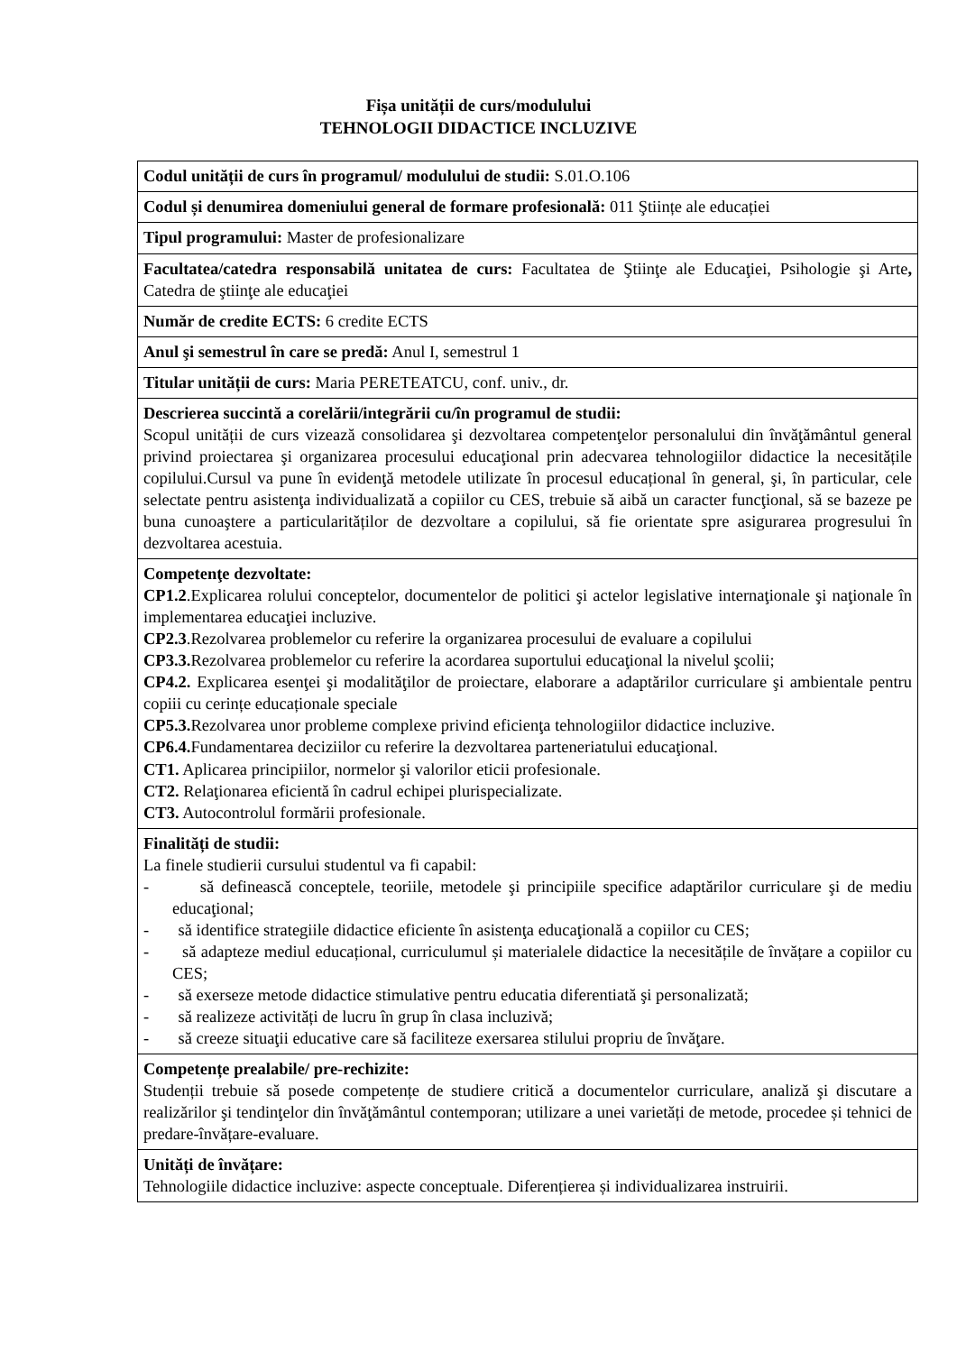Fișa unității de curs/modulului
TEHNOLOGII DIDACTICE INCLUZIVE
| Codul unității de curs în programul/ modulului de studii: S.01.O.106 |
| Codul și denumirea domeniului general de formare profesională: 011 Ştiințe ale educației |
| Tipul programului: Master de profesionalizare |
| Facultatea/catedra responsabilă unitatea de curs: Facultatea de Ştiinţe ale Educaţiei, Psihologie şi Arte , Catedra de ştiinţe ale educaţiei |
| Număr de credite ECTS: 6 credite ECTS |
| Anul şi semestrul în care se predă: Anul I, semestrul 1 |
| Titular unității de curs: Maria PERETEATCU, conf. univ., dr. |
| Descrierea succintă a corelării/integrării cu/în programul de studii: Scopul unității de curs vizează consolidarea şi dezvoltarea competenţelor personalului din învăţământul general privind proiectarea şi organizarea procesului educaţional prin adecvarea tehnologiilor didactice la necesitățile copilului.Cursul va pune în evidenţă metodele utilizate în procesul educațional în general, şi, în particular, cele selectate pentru asistenţa individualizată a copiilor cu CES, trebuie să aibă un caracter funcţional, să se bazeze pe buna cunoaştere a particularităților de dezvoltare a copilului, să fie orientate spre asigurarea progresului în dezvoltarea acestuia. |
| Competenţe dezvoltate: CP1.2 .Explicarea rolului conceptelor, documentelor de politici şi actelor legislative internaţionale şi naţionale în implementarea educaţiei incluzive. CP2.3 .Rezolvarea problemelor cu referire la organizarea procesului de evaluare a copilului CP3.3. Rezolvarea problemelor cu referire la acordarea suportului educaţional la nivelul şcolii; CP4.2. Explicarea esenţei şi modalităţilor de proiectare, elaborare a adaptărilor curriculare şi ambientale pentru copiii cu cerințe educaționale speciale CP5.3. Rezolvarea unor probleme complexe privind eficienţa tehnologiilor didactice incluzive. CP6.4. Fundamentarea deciziilor cu referire la dezvoltarea parteneriatului educaţional. CT1. Aplicarea principiilor, normelor şi valorilor eticii profesionale. CT2. Relaţionarea eficientă în cadrul echipei plurispecializate. CT3. Autocontrolul formării profesionale. |
| Finalități de studii: La finele studierii cursului studentul va fi capabil: - să definească conceptele, teoriile, metodele şi principiile specifice adaptărilor curriculare şi de mediu educaţional; - să identifice strategiile didactice eficiente în asistenţa educaţională a copiilor cu CES; - să adapteze mediul educațional, curriculumul și materialele didactice la necesitățile de învățare a copiilor cu CES; - să exerseze metode didactice stimulative pentru educatia diferentiată şi personalizată; - să realizeze activități de lucru în grup în clasa incluzivă; - să creeze situaţii educative care să faciliteze exersarea stilului propriu de învăţare. |
| Competențe prealabile/ pre-rechizite: Studenții trebuie să posede competențe de studiere critică a documentelor curriculare, analiză şi discutare a realizărilor şi tendinţelor din învăţământul contemporan; utilizare a unei varietăți de metode, procedee și tehnici de predare-învățare-evaluare. |
| Unități de învățare: Tehnologiile didactice incluzive: aspecte conceptuale. Diferențierea și individualizarea instruirii. |